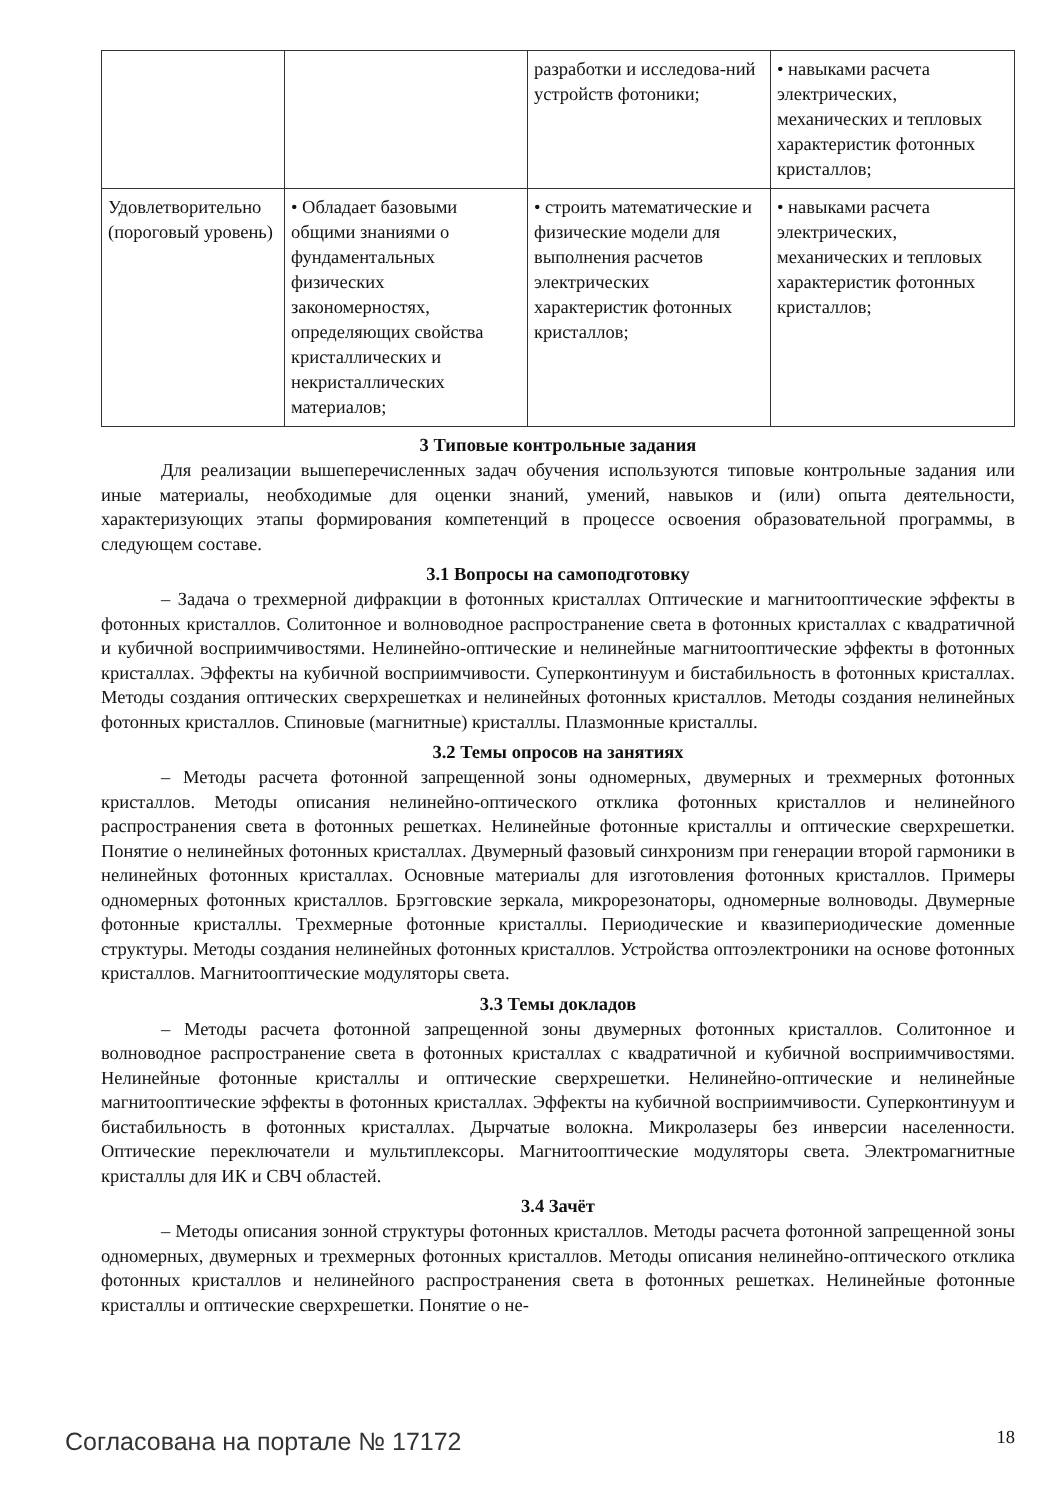| | | разработки и исследова-ний устройств фотоники; | • навыками расчета электрических, механических и тепловых характеристик фотонных кристаллов; |
| Удовлетворительно (пороговый уровень) | • Обладает базовыми общими знаниями о фундаментальных физических закономерностях, определяющих свойства кристаллических и некристаллических материалов; | • строить математические и физические модели для выполнения расчетов электрических характеристик фотонных кристаллов; | • навыками расчета электрических, механических и тепловых характеристик фотонных кристаллов; |
3 Типовые контрольные задания
Для реализации вышеперечисленных задач обучения используются типовые контрольные задания или иные материалы, необходимые для оценки знаний, умений, навыков и (или) опыта деятельности, характеризующих этапы формирования компетенций в процессе освоения образовательной программы, в следующем составе.
3.1 Вопросы на самоподготовку
– Задача о трехмерной дифракции в фотонных кристаллах Оптические и магнитооптические эффекты в фотонных кристаллов. Солитонное и волноводное распространение света в фотонных кристаллах с квадратичной и кубичной восприимчивостями. Нелинейно-оптические и нелинейные магнитооптические эффекты в фотонных кристаллах. Эффекты на кубичной восприимчивости. Суперконтинуум и бистабильность в фотонных кристаллах. Методы создания оптических сверхрешетках и нелинейных фотонных кристаллов. Методы создания нелинейных фотонных кристаллов. Спиновые (магнитные) кристаллы. Плазмонные кристаллы.
3.2 Темы опросов на занятиях
– Методы расчета фотонной запрещенной зоны одномерных, двумерных и трехмерных фотонных кристаллов. Методы описания нелинейно-оптического отклика фотонных кристаллов и нелинейного распространения света в фотонных решетках. Нелинейные фотонные кристаллы и оптические сверхрешетки. Понятие о нелинейных фотонных кристаллах. Двумерный фазовый синхронизм при генерации второй гармоники в нелинейных фотонных кристаллах. Основные материалы для изготовления фотонных кристаллов. Примеры одномерных фотонных кристаллов. Брэгговские зеркала, микрорезонаторы, одномерные волноводы. Двумерные фотонные кристаллы. Трехмерные фотонные кристаллы. Периодические и квазипериодические доменные структуры. Методы создания нелинейных фотонных кристаллов. Устройства оптоэлектроники на основе фотонных кристаллов. Магнитооптические модуляторы света.
3.3 Темы докладов
– Методы расчета фотонной запрещенной зоны двумерных фотонных кристаллов. Солитонное и волноводное распространение света в фотонных кристаллах с квадратичной и кубичной восприимчивостями. Нелинейные фотонные кристаллы и оптические сверхрешетки. Нелинейно-оптические и нелинейные магнитооптические эффекты в фотонных кристаллах. Эффекты на кубичной восприимчивости. Суперконтинуум и бистабильность в фотонных кристаллах. Дырчатые волокна. Микролазеры без инверсии населенности. Оптические переключатели и мультиплексоры. Магнитооптические модуляторы света. Электромагнитные кристаллы для ИК и СВЧ областей.
3.4 Зачёт
– Методы описания зонной структуры фотонных кристаллов. Методы расчета фотонной запрещенной зоны одномерных, двумерных и трехмерных фотонных кристаллов. Методы описания нелинейно-оптического отклика фотонных кристаллов и нелинейного распространения света в фотонных решетках. Нелинейные фотонные кристаллы и оптические сверхрешетки. Понятие о не-
Согласована на портале № 17172 18